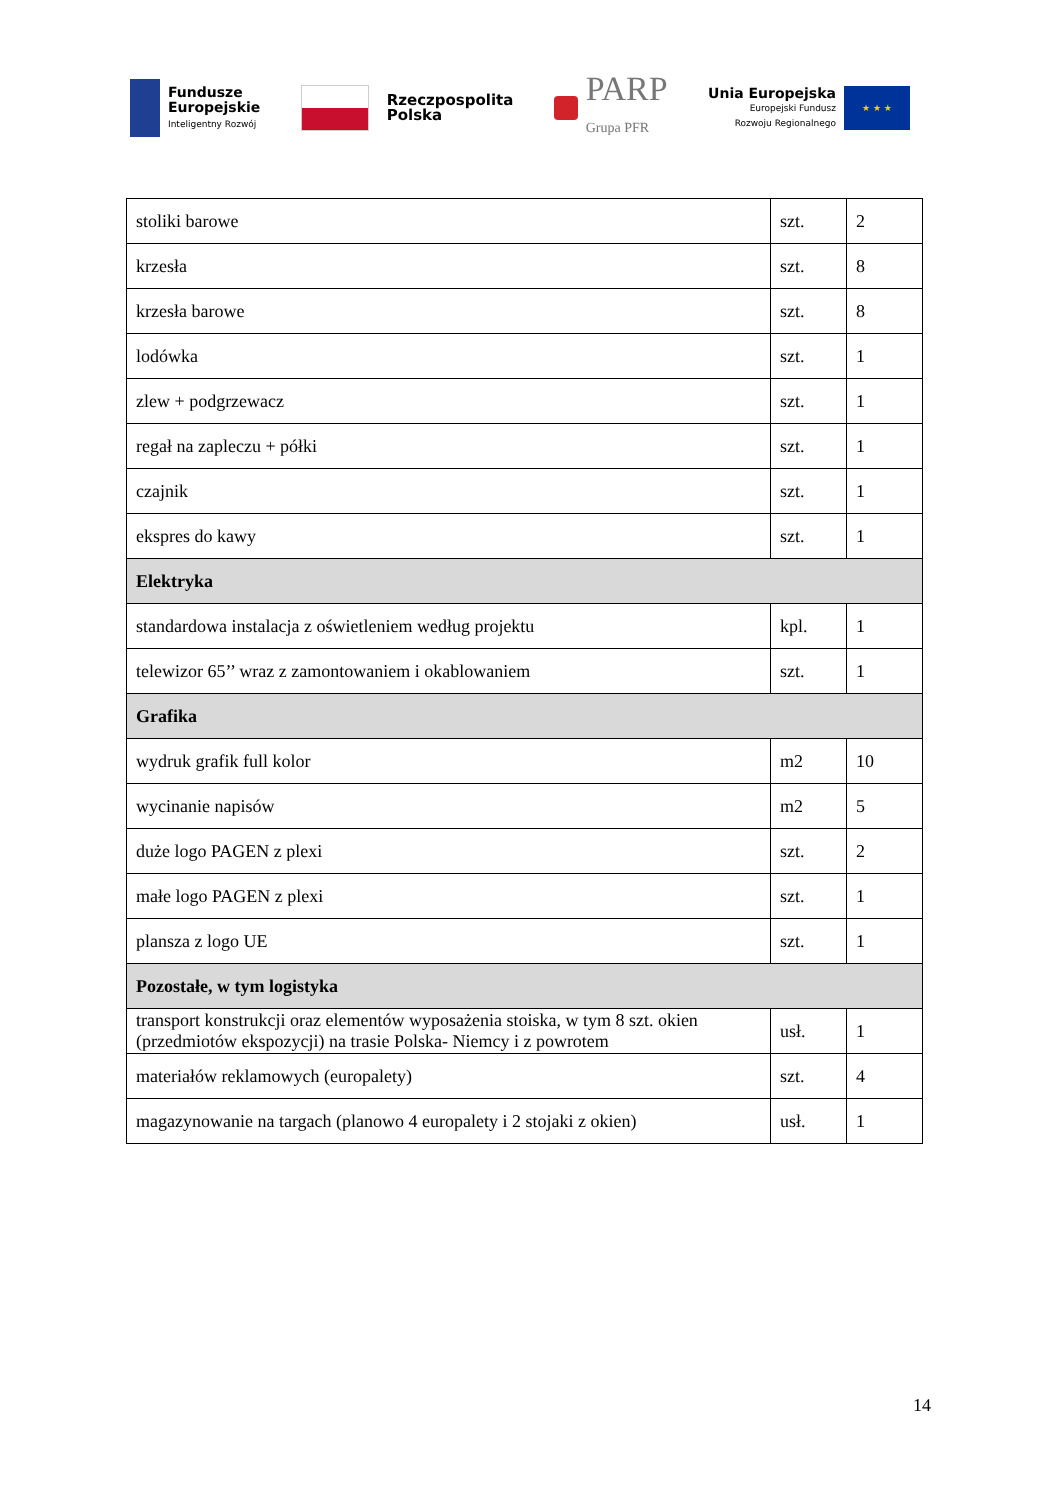Fundusze
Europejskie
Inteligentny Rozwój
Rzeczpospolita
Polska
PARP
Grupa PFR
Unia Europejska
Europejski Fundusz
Rozwoju Regionalnego
★ ★ ★
| stoliki barowe | szt. | 2 |
| krzesła | szt. | 8 |
| krzesła barowe | szt. | 8 |
| lodówka | szt. | 1 |
| zlew + podgrzewacz | szt. | 1 |
| regał na zapleczu + półki | szt. | 1 |
| czajnik | szt. | 1 |
| ekspres do kawy | szt. | 1 |
| Elektryka | | |
| standardowa instalacja z oświetleniem według projektu | kpl. | 1 |
| telewizor 65’’ wraz z zamontowaniem i okablowaniem | szt. | 1 |
| Grafika | | |
| wydruk grafik full kolor | m2 | 10 |
| wycinanie napisów | m2 | 5 |
| duże logo PAGEN z plexi | szt. | 2 |
| małe logo PAGEN z plexi | szt. | 1 |
| plansza z logo UE | szt. | 1 |
| Pozostałe, w tym logistyka | | |
| transport konstrukcji oraz elementów wyposażenia stoiska, w tym 8 szt. okien (przedmiotów ekspozycji) na trasie Polska- Niemcy i z powrotem | usł. | 1 |
| materiałów reklamowych (europalety) | szt. | 4 |
| magazynowanie na targach (planowo 4 europalety i 2 stojaki z okien) | usł. | 1 |
14